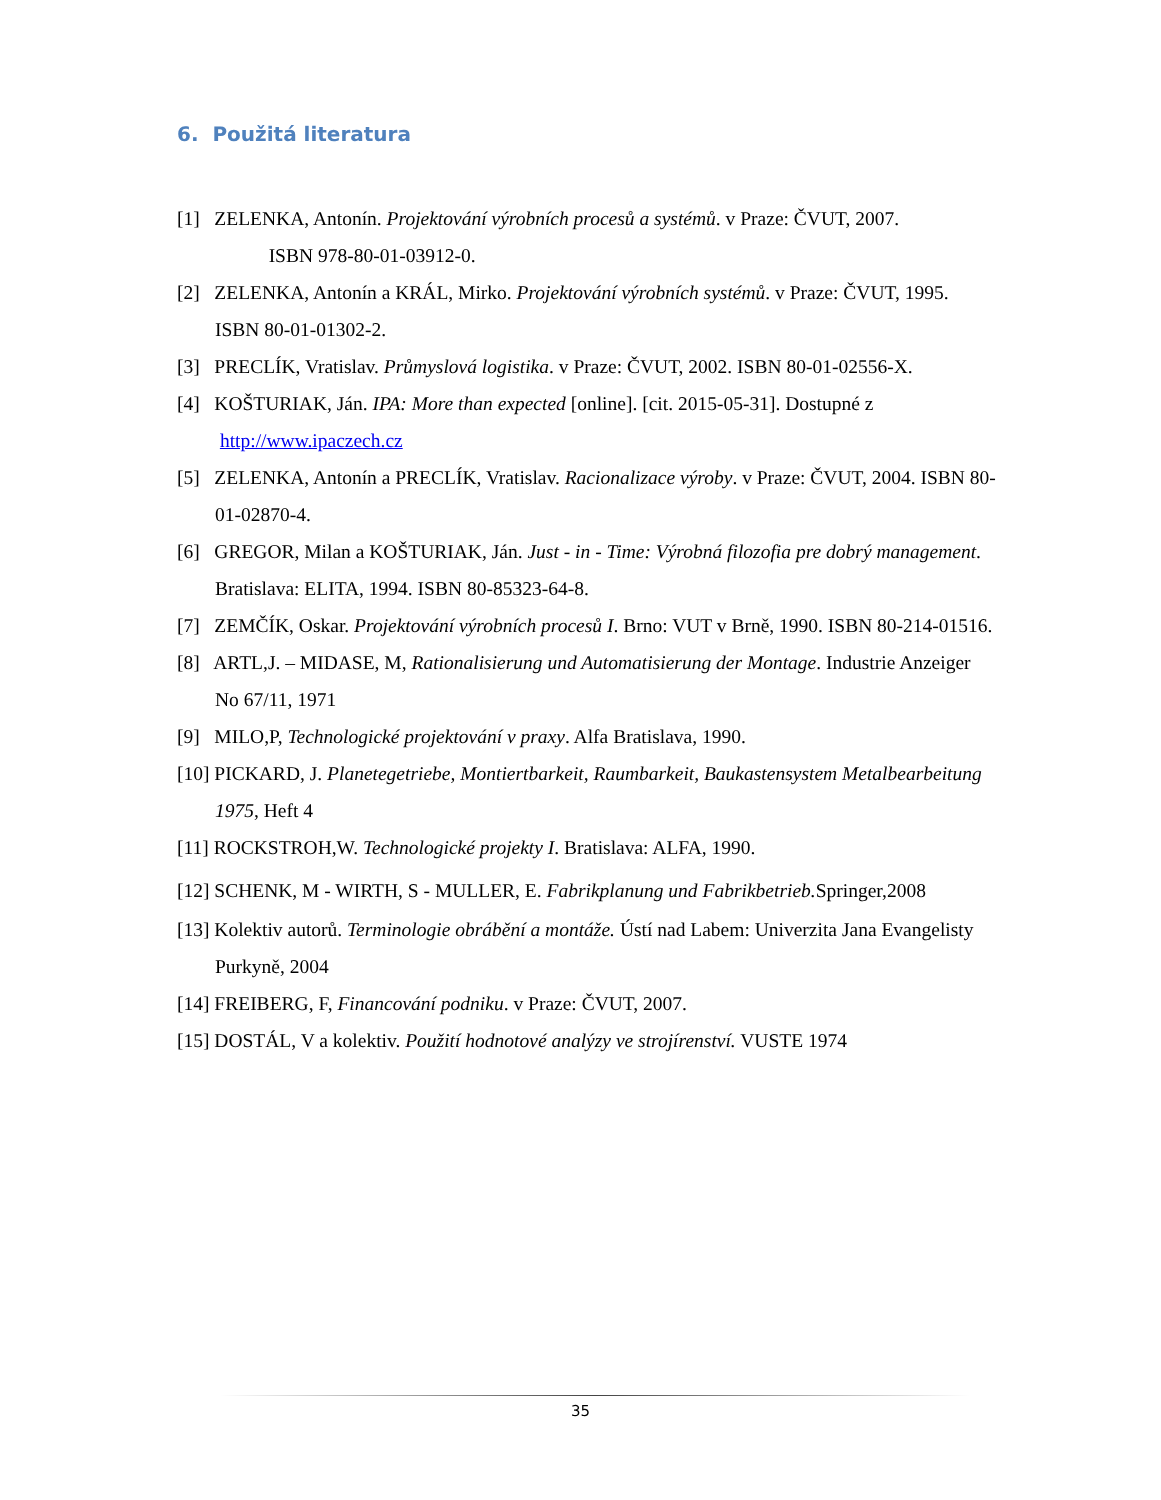6. Použitá literatura
[1] ZELENKA, Antonín. Projektování výrobních procesů a systémů. v Praze: ČVUT, 2007. ISBN 978-80-01-03912-0.
[2] ZELENKA, Antonín a KRÁL, Mirko. Projektování výrobních systémů. v Praze: ČVUT, 1995. ISBN 80-01-01302-2.
[3] PRECLÍK, Vratislav. Průmyslová logistika. v Praze: ČVUT, 2002. ISBN 80-01-02556-X.
[4] KOŠTURIAK, Ján. IPA: More than expected [online]. [cit. 2015-05-31]. Dostupné z http://www.ipaczech.cz
[5] ZELENKA, Antonín a PRECLÍK, Vratislav. Racionalizace výroby. v Praze: ČVUT, 2004. ISBN 80-01-02870-4.
[6] GREGOR, Milan a KOŠTURIAK, Ján. Just - in - Time: Výrobná filozofia pre dobrý management. Bratislava: ELITA, 1994. ISBN 80-85323-64-8.
[7] ZEMČÍK, Oskar. Projektování výrobních procesů I. Brno: VUT v Brně, 1990. ISBN 80-214-01516.
[8] ARTL,J. – MIDASE, M, Rationalisierung und Automatisierung der Montage. Industrie Anzeiger No 67/11, 1971
[9] MILO,P, Technologické projektování v praxy. Alfa Bratislava, 1990.
[10] PICKARD, J. Planetegetriebe, Montiertbarkeit, Raumbarkeit, Baukastensystem Metalbearbeitung 1975, Heft 4
[11] ROCKSTROH,W. Technologické projekty I. Bratislava: ALFA, 1990.
[12] SCHENK, M - WIRTH, S - MULLER, E. Fabrikplanung und Fabrikbetrieb. Springer,2008
[13] Kolektiv autorů. Terminologie obrábění a montáže. Ústí nad Labem: Univerzita Jana Evangelisty Purkyně, 2004
[14] FREIBERG, F, Financování podniku. v Praze: ČVUT, 2007.
[15] DOSTÁL, V a kolektiv. Použití hodnotové analýzy ve strojírenství. VUSTE 1974
35